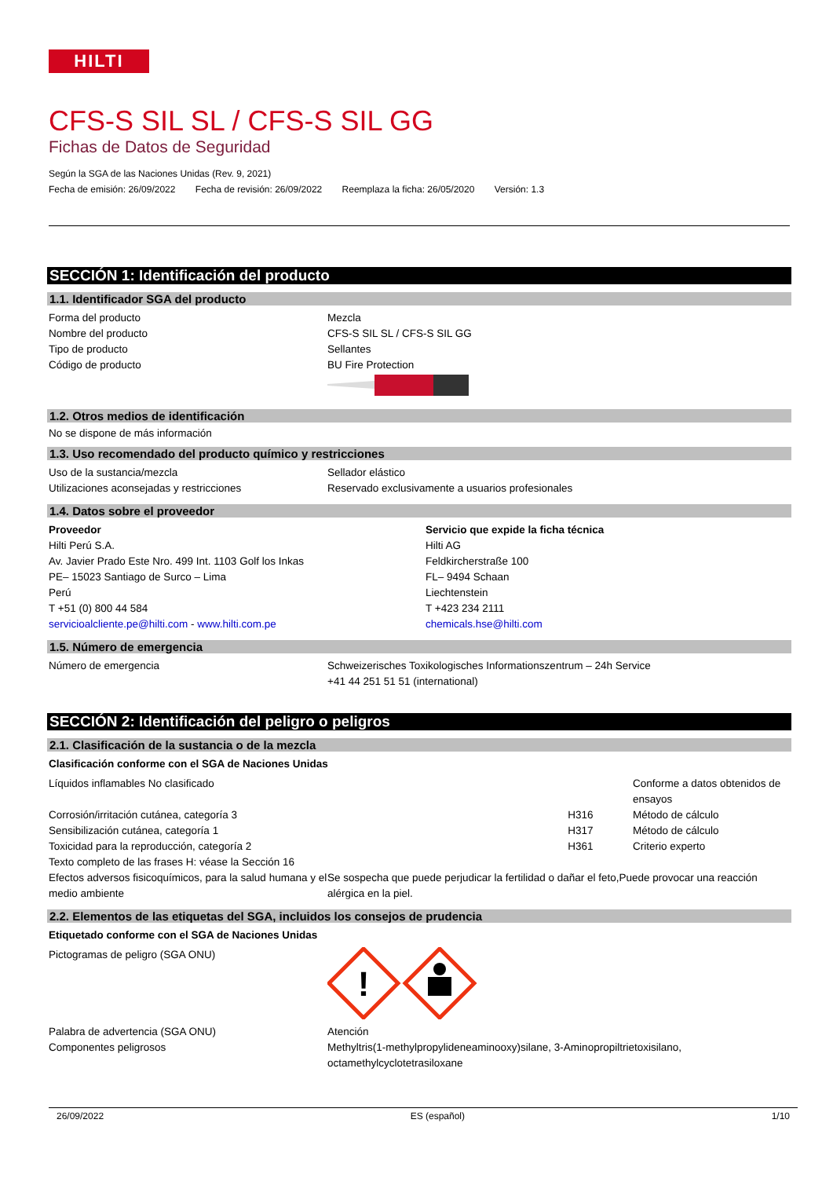HILTI
CFS-S SIL SL / CFS-S SIL GG
Fichas de Datos de Seguridad
Según la SGA de las Naciones Unidas (Rev. 9, 2021)
Fecha de emisión: 26/09/2022 Fecha de revisión: 26/09/2022 Reemplaza la ficha: 26/05/2020 Versión: 1.3
SECCIÓN 1: Identificación del producto
1.1. Identificador SGA del producto
| Forma del producto | Mezcla |
| Nombre del producto | CFS-S SIL SL / CFS-S SIL GG |
| Tipo de producto | Sellantes |
| Código de producto | BU Fire Protection |
1.2. Otros medios de identificación
No se dispone de más información
1.3. Uso recomendado del producto químico y restricciones
| Uso de la sustancia/mezcla | Sellador elástico |
| Utilizaciones aconsejadas y restricciones | Reservado exclusivamente a usuarios profesionales |
1.4. Datos sobre el proveedor
| Proveedor Hilti Perú S.A. Av. Javier Prado Este Nro. 499 Int. 1103 Golf los Inkas PE– 15023 Santiago de Surco – Lima Perú T +51 (0) 800 44 584 servicioalcliente.pe@hilti.com - www.hilti.com.pe | Servicio que expide la ficha técnica Hilti AG Feldkircherstraße 100 FL– 9494 Schaan Liechtenstein T +423 234 2111 chemicals.hse@hilti.com |
1.5. Número de emergencia
| Número de emergencia | Schweizerisches Toxikologisches Informationszentrum – 24h Service +41 44 251 51 51 (international) |
SECCIÓN 2: Identificación del peligro o peligros
2.1. Clasificación de la sustancia o de la mezcla
Clasificación conforme con el SGA de Naciones Unidas
| Líquidos inflamables No clasificado | | Conforme a datos obtenidos de ensayos |
| Corrosión/irritación cutánea, categoría 3 | H316 | Método de cálculo |
| Sensibilización cutánea, categoría 1 | H317 | Método de cálculo |
| Toxicidad para la reproducción, categoría 2 | H361 | Criterio experto |
| Texto completo de las frases H: véase la Sección 16 | |
| Efectos adversos fisicoquímicos, para la salud humana y el medio ambiente | Se sospecha que puede perjudicar la fertilidad o dañar el feto,Puede provocar una reacción alérgica en la piel. |
2.2. Elementos de las etiquetas del SGA, incluidos los consejos de prudencia
Etiquetado conforme con el SGA de Naciones Unidas
| Pictogramas de peligro (SGA ONU) | ! |
| Palabra de advertencia (SGA ONU) | Atención |
| Componentes peligrosos | Methyltris(1-methylpropylideneaminooxy)silane, 3-Aminopropiltrietoxisilano, octamethylcyclotetrasiloxane |
26/09/2022 ES (español) 1/10